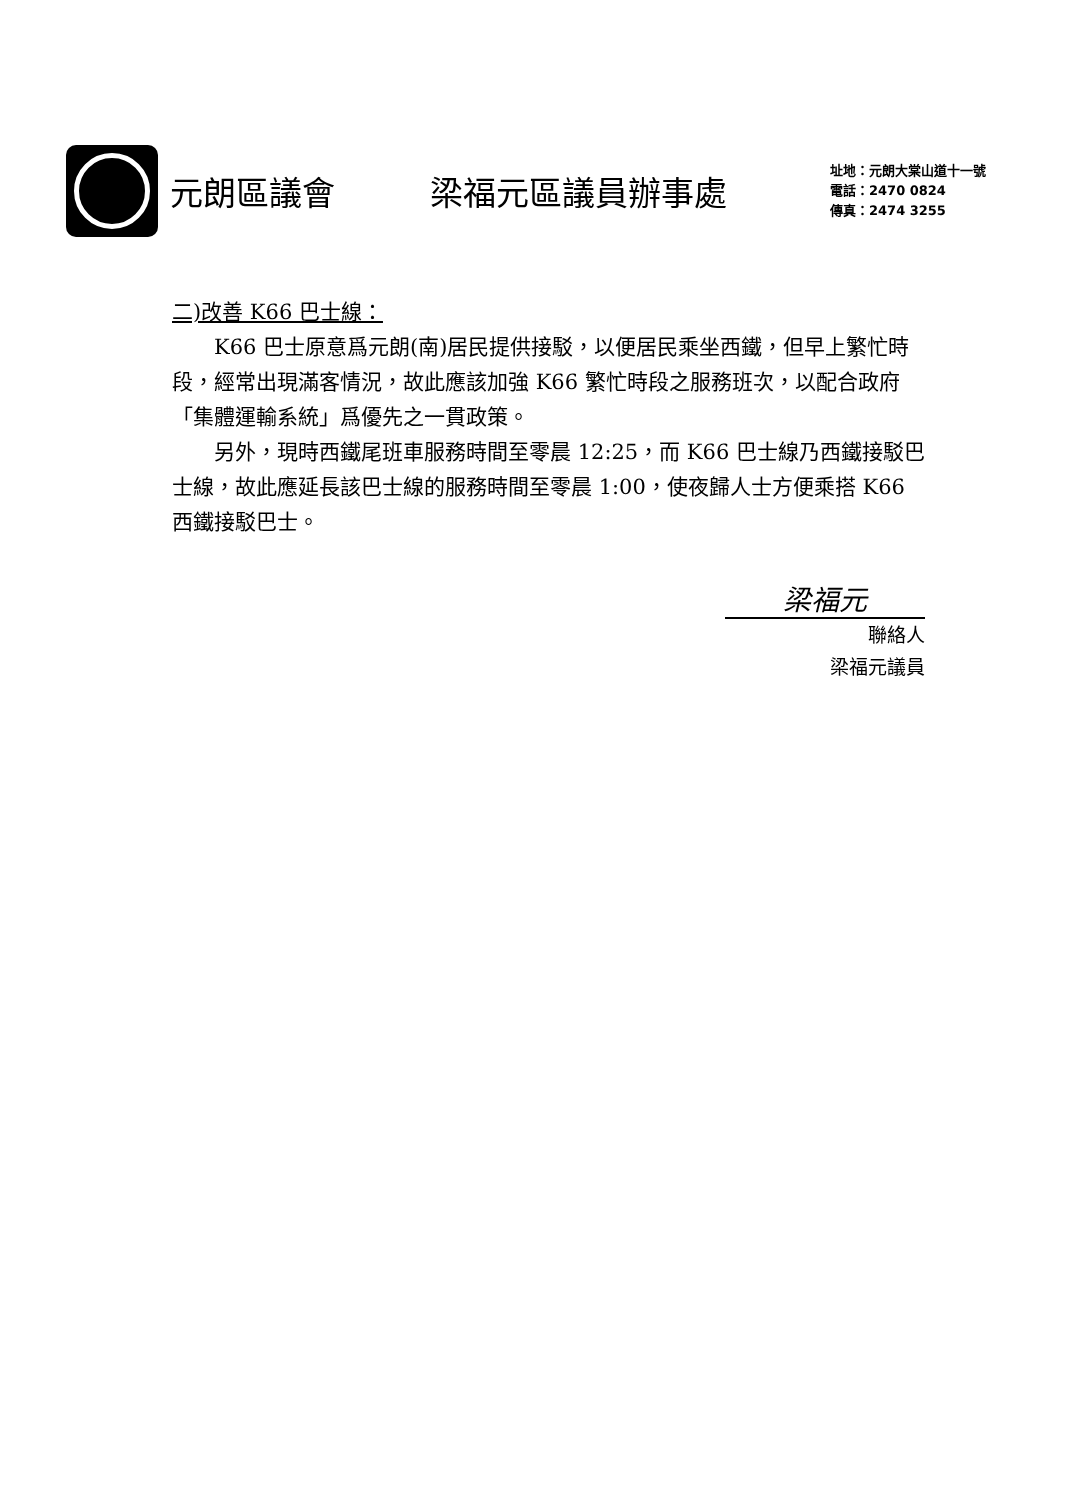元朗區議會 梁福元區議員辦事處
址地：元朗大棠山道十一號
電話：2470 0824
傳真：2474 3255
二)改善 K66 巴士線：
K66 巴士原意爲元朗(南)居民提供接駁，以便居民乘坐西鐵，但早上繁忙時段，經常出現滿客情況，故此應該加強 K66 繁忙時段之服務班次，以配合政府「集體運輸系統」爲優先之一貫政策。
另外，現時西鐵尾班車服務時間至零晨 12:25，而 K66 巴士線乃西鐵接駁巴士線，故此應延長該巴士線的服務時間至零晨 1:00，使夜歸人士方便乘搭 K66 西鐵接駁巴士。
梁福元
聯絡人
梁福元議員